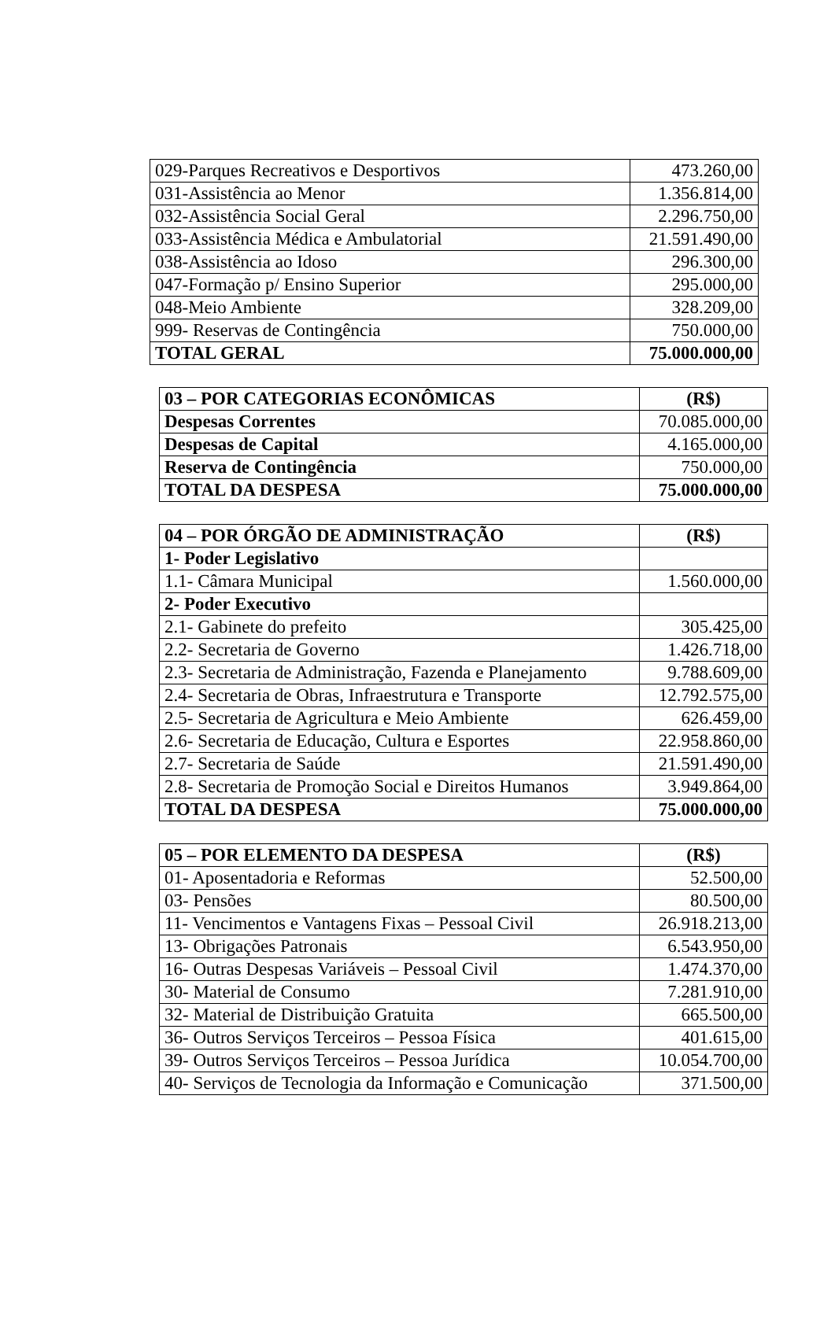| 029-Parques Recreativos e Desportivos | 473.260,00 |
| 031-Assistência ao Menor | 1.356.814,00 |
| 032-Assistência Social Geral | 2.296.750,00 |
| 033-Assistência Médica e Ambulatorial | 21.591.490,00 |
| 038-Assistência ao Idoso | 296.300,00 |
| 047-Formação p/ Ensino Superior | 295.000,00 |
| 048-Meio Ambiente | 328.209,00 |
| 999- Reservas de Contingência | 750.000,00 |
| TOTAL GERAL | 75.000.000,00 |
| 03 – POR CATEGORIAS ECONÔMICAS | (R$) |
| --- | --- |
| Despesas Correntes | 70.085.000,00 |
| Despesas de Capital | 4.165.000,00 |
| Reserva de Contingência | 750.000,00 |
| TOTAL DA DESPESA | 75.000.000,00 |
| 04 – POR ÓRGÃO DE ADMINISTRAÇÃO | (R$) |
| --- | --- |
| 1- Poder Legislativo | |
| 1.1- Câmara Municipal | 1.560.000,00 |
| 2- Poder Executivo | |
| 2.1- Gabinete do prefeito | 305.425,00 |
| 2.2- Secretaria de Governo | 1.426.718,00 |
| 2.3- Secretaria de Administração, Fazenda e Planejamento | 9.788.609,00 |
| 2.4- Secretaria de Obras, Infraestrutura e Transporte | 12.792.575,00 |
| 2.5- Secretaria de Agricultura e Meio Ambiente | 626.459,00 |
| 2.6- Secretaria de Educação, Cultura e Esportes | 22.958.860,00 |
| 2.7- Secretaria de Saúde | 21.591.490,00 |
| 2.8- Secretaria de Promoção Social e Direitos Humanos | 3.949.864,00 |
| TOTAL DA DESPESA | 75.000.000,00 |
| 05 – POR ELEMENTO DA DESPESA | (R$) |
| --- | --- |
| 01- Aposentadoria e Reformas | 52.500,00 |
| 03- Pensões | 80.500,00 |
| 11- Vencimentos e Vantagens Fixas – Pessoal Civil | 26.918.213,00 |
| 13- Obrigações Patronais | 6.543.950,00 |
| 16- Outras Despesas Variáveis – Pessoal Civil | 1.474.370,00 |
| 30- Material de Consumo | 7.281.910,00 |
| 32- Material de Distribuição Gratuita | 665.500,00 |
| 36- Outros Serviços Terceiros – Pessoa Física | 401.615,00 |
| 39- Outros Serviços Terceiros – Pessoa Jurídica | 10.054.700,00 |
| 40- Serviços de Tecnologia da Informação e Comunicação | 371.500,00 |